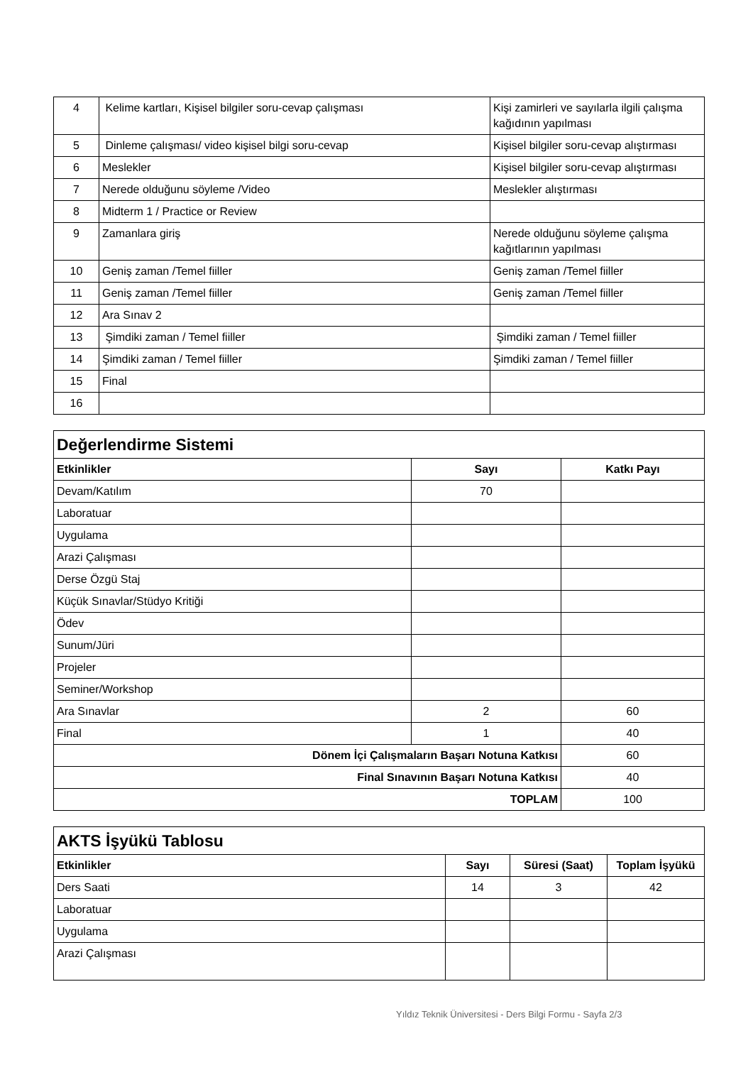| 4 | Kelime kartları, Kişisel bilgiler soru-cevap çalışması | Kişi zamirleri ve sayılarla ilgili çalışma kağıdının yapılması |
| 5 | Dinleme çalışması/ video kişisel bilgi soru-cevap | Kişisel bilgiler soru-cevap alıştırması |
| 6 | Meslekler | Kişisel bilgiler soru-cevap alıştırması |
| 7 | Nerede olduğunu söyleme /Video | Meslekler alıştırması |
| 8 | Midterm 1 / Practice or Review | |
| 9 | Zamanlara giriş | Nerede olduğunu söyleme çalışma kağıtlarının yapılması |
| 10 | Geniş zaman /Temel fiiller | Geniş zaman /Temel fiiller |
| 11 | Geniş zaman /Temel fiiller | Geniş zaman /Temel fiiller |
| 12 | Ara Sınav 2 | |
| 13 | Şimdiki zaman / Temel fiiller | Şimdiki zaman / Temel fiiller |
| 14 | Şimdiki zaman / Temel fiiller | Şimdiki zaman / Temel fiiller |
| 15 | Final | |
| 16 | | |
| Değerlendirme Sistemi | | |
| Etkinlikler | Sayı | Katkı Payı |
| Devam/Katılım | 70 | |
| Laboratuar | | |
| Uygulama | | |
| Arazi Çalışması | | |
| Derse Özgü Staj | | |
| Küçük Sınavlar/Stüdyo Kritiği | | |
| Ödev | | |
| Sunum/Jüri | | |
| Projeler | | |
| Seminer/Workshop | | |
| Ara Sınavlar | 2 | 60 |
| Final | 1 | 40 |
| Dönem İçi Çalışmaların Başarı Notuna Katkısı | | 60 |
| Final Sınavının Başarı Notuna Katkısı | | 40 |
| TOPLAM | | 100 |
| AKTS İşyükü Tablosu | | | |
| Etkinlikler | Sayı | Süresi (Saat) | Toplam İşyükü |
| Ders Saati | 14 | 3 | 42 |
| Laboratuar | | | |
| Uygulama | | | |
| Arazi Çalışması | | | |
Yıldız Teknik Üniversitesi - Ders Bilgi Formu - Sayfa 2/3